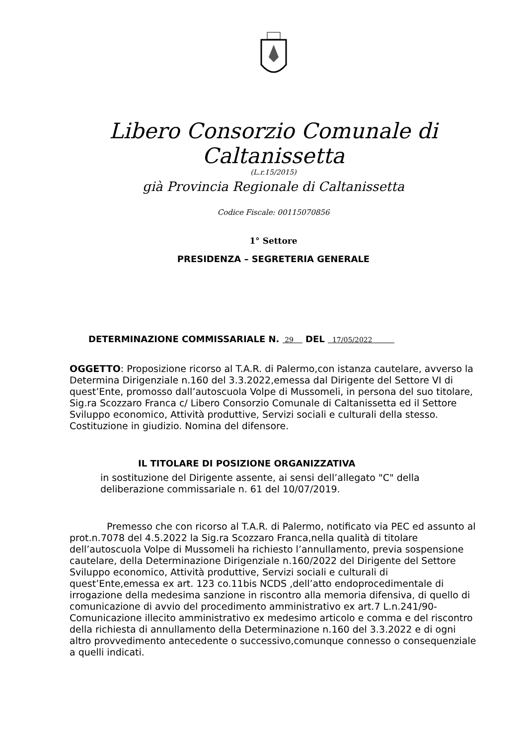Libero Consorzio Comunale di Caltanissetta
(L.r.15/2015)
già Provincia Regionale di Caltanissetta
Codice Fiscale: 00115070856
1° Settore
PRESIDENZA – SEGRETERIA GENERALE
DETERMINAZIONE COMMISSARIALE N. 29 DEL 17/05/2022
OGGETTO: Proposizione ricorso al T.A.R. di Palermo,con istanza cautelare, avverso la Determina Dirigenziale n.160 del 3.3.2022,emessa dal Dirigente del Settore VI di quest’Ente, promosso dall’autoscuola Volpe di Mussomeli, in persona del suo titolare, Sig.ra Scozzaro Franca c/ Libero Consorzio Comunale di Caltanissetta ed il Settore Sviluppo economico, Attività produttive, Servizi sociali e culturali della stesso. Costituzione in giudizio. Nomina del difensore.
IL TITOLARE DI POSIZIONE ORGANIZZATIVA
in sostituzione del Dirigente assente, ai sensi dell’allegato "C" della deliberazione commissariale n. 61 del 10/07/2019.
Premesso che con ricorso al T.A.R. di Palermo, notificato via PEC ed assunto al prot.n.7078 del 4.5.2022 la Sig.ra Scozzaro Franca,nella qualità di titolare dell’autoscuola Volpe di Mussomeli ha richiesto l’annullamento, previa sospensione cautelare, della Determinazione Dirigenziale n.160/2022 del Dirigente del Settore Sviluppo economico, Attività produttive, Servizi sociali e culturali di quest’Ente,emessa ex art. 123 co.11bis NCDS ,dell’atto endoprocedimentale di irrogazione della medesima sanzione in riscontro alla memoria difensiva, di quello di comunicazione di avvio del procedimento amministrativo ex art.7 L.n.241/90-Comunicazione illecito amministrativo ex medesimo articolo e comma e del riscontro della richiesta di annullamento della Determinazione n.160 del 3.3.2022 e di ogni altro provvedimento antecedente o successivo,comunque connesso o consequenziale a quelli indicati.